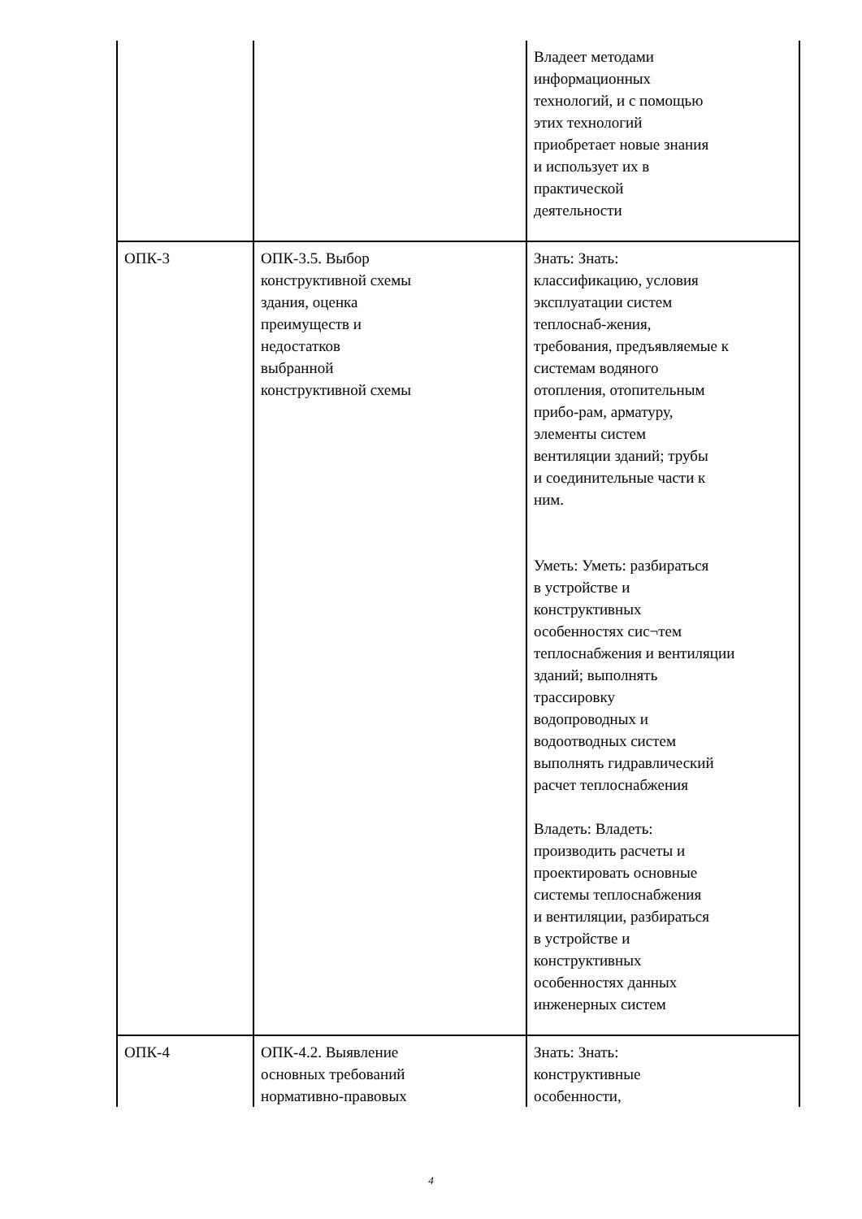| | | Владеет методами информационных технологий, и с помощью этих технологий приобретает новые знания и использует их в практической деятельности |
| ОПК-3 | ОПК-3.5. Выбор конструктивной схемы здания, оценка преимуществ и недостатков выбранной конструктивной схемы | Знать: Знать: классификацию, условия эксплуатации систем теплоснаб-жения, требования, предъявляемые к системам водяного отопления, отопительным прибо-рам, арматуру, элементы систем вентиляции зданий; трубы и соединительные части к ним. Уметь: Уметь: разбираться в устройстве и конструктивных особенностях сис¬тем теплоснабжения и вентиляции зданий; выполнять трассировку водопроводных и водоотводных систем выполнять гидравлический расчет теплоснабжения Владеть: Владеть: производить расчеты и проектировать основные системы теплоснабжения и вентиляции, разбираться в устройстве и конструктивных особенностях данных инженерных систем |
| ОПК-4 | ОПК-4.2. Выявление основных требований нормативно-правовых | Знать: Знать: конструктивные особенности, |
4